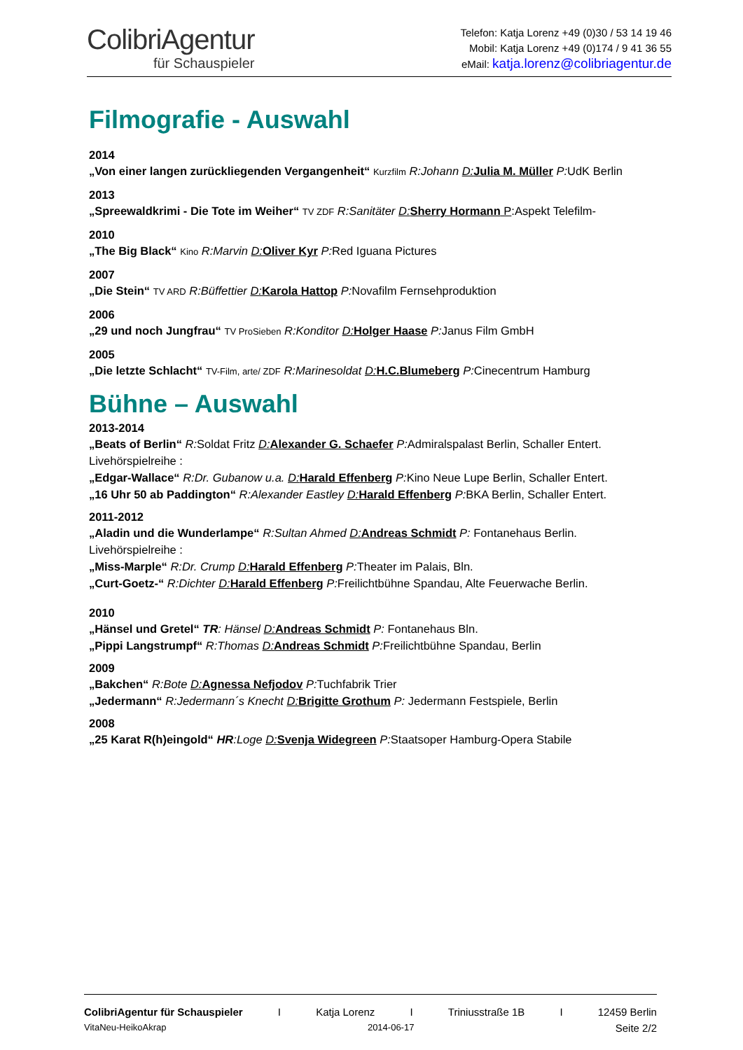ColibriAgentur
für Schauspieler
Telefon: Katja Lorenz +49 (0)30 / 53 14 19 46
Mobil: Katja Lorenz +49 (0)174 / 9 41 36 55
eMail: katja.lorenz@colibriagentur.de
Filmografie - Auswahl
2014
„Von einer langen zurückliegenden Vergangenheit“ Kurzfilm R:Johann D: Julia M. Müller P: UdK Berlin
2013
„Spreewaldkrimi - Die Tote im Weiher“ TV ZDF R:Sanitäter D: Sherry Hormann P:Aspekt Telefilm-
2010
„The Big Black“ Kino R:Marvin D: Oliver Kyr P: Red Iguana Pictures
2007
„Die Stein“ TV ARD R:Büffettier D: Karola Hattop P: Novafilm Fernsehproduktion
2006
„29 und noch Jungfrau“ TV ProSieben R:Konditor D: Holger Haase P: Janus Film GmbH
2005
„Die letzte Schlacht“ TV-Film, arte/ ZDF R:Marinesoldat D: H.C.Blumeberg P: Cinecentrum Hamburg
Bühne – Auswahl
2013-2014
„Beats of Berlin“ R: Soldat Fritz D: Alexander G. Schaefer P: Admiralspalast Berlin, Schaller Entert.
Livehörspielreihe :
„Edgar-Wallace“ R:Dr. Gubanow u.a. D: Harald Effenberg P: Kino Neue Lupe Berlin, Schaller Entert.
„16 Uhr 50 ab Paddington“ R:Alexander Eastley D: Harald Effenberg P: BKA Berlin, Schaller Entert.
2011-2012
„Aladin und die Wunderlampe“ R:Sultan Ahmed D: Andreas Schmidt P: Fontanehaus Berlin.
Livehörspielreihe :
„Miss-Marple“ R:Dr. Crump D: Harald Effenberg P: Theater im Palais, Bln.
„Curt-Goetz-“ R:Dichter D: Harald Effenberg P: Freilichtbühne Spandau, Alte Feuerwache Berlin.
2010
„Hänsel und Gretel“ TR: Hänsel D: Andreas Schmidt P: Fontanehaus Bln.
„Pippi Langstrumpf“ R:Thomas D: Andreas Schmidt P: Freilichtbühne Spandau, Berlin
2009
„Bakchen“ R:Bote D: Agnessa Nefjodov P: Tuchfabrik Trier
„Jedermann“ R:Jedermann´s Knecht D: Brigitte Grothum P: Jedermann Festspiele, Berlin
2008
„25 Karat R(h)eingold“ HR:Loge D: Svenja Widegreen P: Staatsoper Hamburg-Opera Stabile
ColibriAgentur für Schauspieler I Katja Lorenz I Triniusstraße 1B I 12459 Berlin
VitaNeu-HeikoAkrap 2014-06-17 Seite 2/2